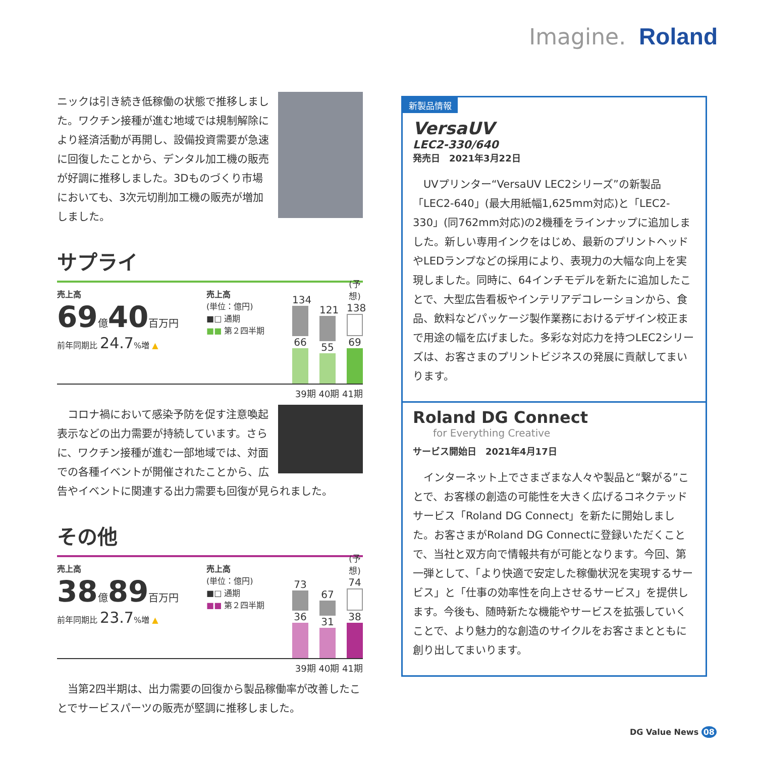Imagine. Roland
ニックは引き続き低稼働の状態で推移しました。ワクチン接種が進む地域では規制解除により経済活動が再開し、設備投資需要が急速に回復したことから、デンタル加工機の販売が好調に推移しました。3Dものづくり市場においても、3次元切削加工機の販売が増加しました。
サプライ
売上高
69億40百万円
前年同期比 24.7%増 ▲
売上高
(単位：億円)
■□ 通期
■■ 第２四半期
134
66
121
55
(予想)
138
69
39期 40期 41期
　コロナ禍において感染予防を促す注意喚起表示などの出力需要が持続しています。さらに、ワクチン接種が進む一部地域では、対面での各種イベントが開催されたことから、広告やイベントに関連する出力需要も回復が見られました。
その他
売上高
38億89百万円
前年同期比 23.7%増 ▲
売上高
(単位：億円)
■□ 通期
■■ 第２四半期
73
36
67
31
(予想)
74
38
39期 40期 41期
　当第2四半期は、出力需要の回復から製品稼働率が改善したことでサービスパーツの販売が堅調に推移しました。
新製品情報
VersaUV
LEC2-330/640
発売日　2021年3月22日
　UVプリンター“VersaUV LEC2シリーズ”の新製品「LEC2-640」(最大用紙幅1,625mm対応)と「LEC2-330」(同762mm対応)の2機種をラインナップに追加しました。新しい専用インクをはじめ、最新のプリントヘッドやLEDランプなどの採用により、表現力の大幅な向上を実現しました。同時に、64インチモデルを新たに追加したことで、大型広告看板やインテリアデコレーションから、食品、飲料などパッケージ製作業務におけるデザイン校正まで用途の幅を広げました。多彩な対応力を持つLEC2シリーズは、お客さまのプリントビジネスの発展に貢献してまいります。
Roland DG Connect
for Everything Creative
サービス開始日　2021年4月17日
　インターネット上でさまざまな人々や製品と“繋がる”ことで、お客様の創造の可能性を大きく広げるコネクテッドサービス「Roland DG Connect」を新たに開始しました。お客さまがRoland DG Connectに登録いただくことで、当社と双方向で情報共有が可能となります。今回、第一弾として、「より快適で安定した稼働状況を実現するサービス」と「仕事の効率性を向上させるサービス」を提供します。今後も、随時新たな機能やサービスを拡張していくことで、より魅力的な創造のサイクルをお客さまとともに創り出してまいります。
DG Value News 08